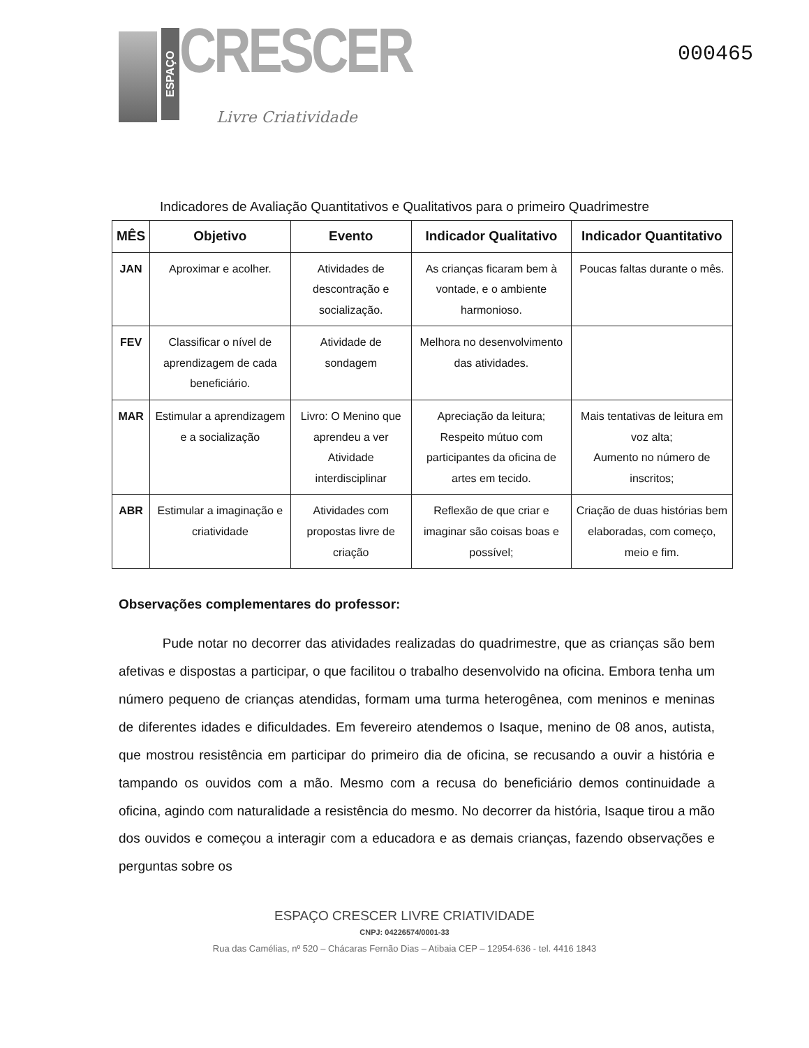ESPAÇO
CRESCER
Livre Criatividade
000465
Indicadores de Avaliação Quantitativos e Qualitativos para o primeiro Quadrimestre
| MÊS | Objetivo | Evento | Indicador Qualitativo | Indicador Quantitativo |
| --- | --- | --- | --- | --- |
| JAN | Aproximar e acolher. | Atividades de descontração e socialização. | As crianças ficaram bem à vontade, e o ambiente harmonioso. | Poucas faltas durante o mês. |
| FEV | Classificar o nível de aprendizagem de cada beneficiário. | Atividade de sondagem | Melhora no desenvolvimento das atividades. | |
| MAR | Estimular a aprendizagem e a socialização | Livro: O Menino que aprendeu a ver Atividade interdisciplinar | Apreciação da leitura; Respeito mútuo com participantes da oficina de artes em tecido. | Mais tentativas de leitura em voz alta; Aumento no número de inscritos; |
| ABR | Estimular a imaginação e criatividade | Atividades com propostas livre de criação | Reflexão de que criar e imaginar são coisas boas e possível; | Criação de duas histórias bem elaboradas, com começo, meio e fim. |
Observações complementares do professor:
Pude notar no decorrer das atividades realizadas do quadrimestre, que as crianças são bem afetivas e dispostas a participar, o que facilitou o trabalho desenvolvido na oficina. Embora tenha um número pequeno de crianças atendidas, formam uma turma heterogênea, com meninos e meninas de diferentes idades e dificuldades. Em fevereiro atendemos o Isaque, menino de 08 anos, autista, que mostrou resistência em participar do primeiro dia de oficina, se recusando a ouvir a história e tampando os ouvidos com a mão. Mesmo com a recusa do beneficiário demos continuidade a oficina, agindo com naturalidade a resistência do mesmo. No decorrer da história, Isaque tirou a mão dos ouvidos e começou a interagir com a educadora e as demais crianças, fazendo observações e perguntas sobre os
ESPAÇO CRESCER LIVRE CRIATIVIDADE
CNPJ: 04226574/0001-33
Rua das Camélias, nº 520 – Chácaras Fernão Dias – Atibaia CEP – 12954-636 - tel. 4416 1843